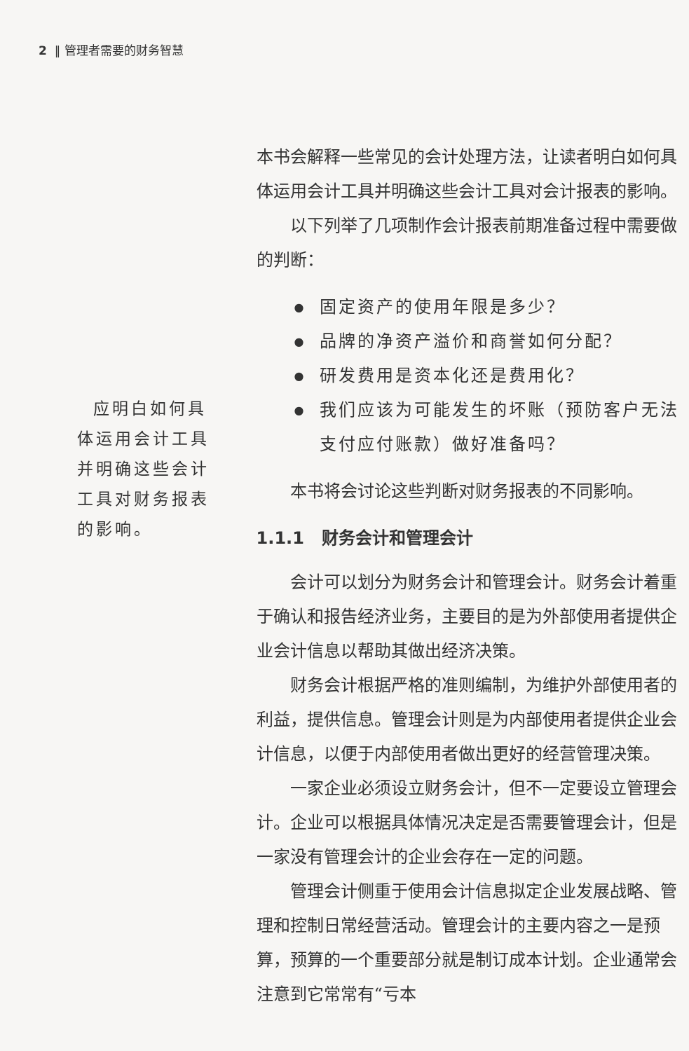2 ‖ 管理者需要的财务智慧
应明白如何具体运用会计工具并明确这些会计工具对财务报表的影响。
本书会解释一些常见的会计处理方法，让读者明白如何具体运用会计工具并明确这些会计工具对会计报表的影响。
以下列举了几项制作会计报表前期准备过程中需要做的判断：
固定资产的使用年限是多少？
品牌的净资产溢价和商誉如何分配？
研发费用是资本化还是费用化？
我们应该为可能发生的坏账（预防客户无法支付应付账款）做好准备吗？
本书将会讨论这些判断对财务报表的不同影响。
1.1.1 财务会计和管理会计
会计可以划分为财务会计和管理会计。财务会计着重于确认和报告经济业务，主要目的是为外部使用者提供企业会计信息以帮助其做出经济决策。
财务会计根据严格的准则编制，为维护外部使用者的利益，提供信息。管理会计则是为内部使用者提供企业会计信息，以便于内部使用者做出更好的经营管理决策。
一家企业必须设立财务会计，但不一定要设立管理会计。企业可以根据具体情况决定是否需要管理会计，但是一家没有管理会计的企业会存在一定的问题。
管理会计侧重于使用会计信息拟定企业发展战略、管理和控制日常经营活动。管理会计的主要内容之一是预算，预算的一个重要部分就是制订成本计划。企业通常会注意到它常常有“亏本